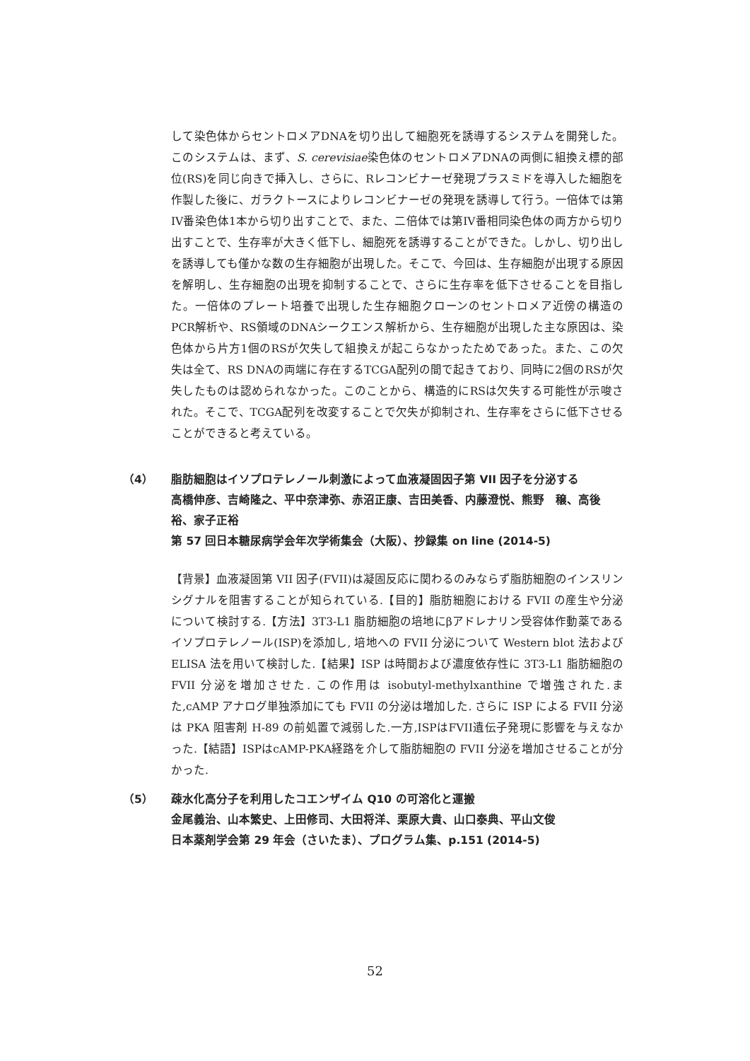して染色体からセントロメアDNAを切り出して細胞死を誘導するシステムを開発した。このシステムは、まず、S. cerevisiae染色体のセントロメアDNAの両側に組換え標的部位(RS)を同じ向きで挿入し、さらに、Rレコンビナーゼ発現プラスミドを導入した細胞を作製した後に、ガラクトースによりレコンビナーゼの発現を誘導して行う。一倍体では第IV番染色体1本から切り出すことで、また、二倍体では第IV番相同染色体の両方から切り出すことで、生存率が大きく低下し、細胞死を誘導することができた。しかし、切り出しを誘導しても僅かな数の生存細胞が出現した。そこで、今回は、生存細胞が出現する原因を解明し、生存細胞の出現を抑制することで、さらに生存率を低下させることを目指した。一倍体のプレート培養で出現した生存細胞クローンのセントロメア近傍の構造のPCR解析や、RS領域のDNAシークエンス解析から、生存細胞が出現した主な原因は、染色体から片方1個のRSが欠失して組換えが起こらなかったためであった。また、この欠失は全て、RS DNAの両端に存在するTCGA配列の間で起きており、同時に2個のRSが欠失したものは認められなかった。このことから、構造的にRSは欠失する可能性が示唆された。そこで、TCGA配列を改変することで欠失が抑制され、生存率をさらに低下させることができると考えている。
（4） 脂肪細胞はイソプロテレノール刺激によって血液凝固因子第 VII 因子を分泌する
高橋伸彦、吉崎隆之、平中奈津弥、赤沼正康、吉田美香、内藤澄悦、熊野　穣、高後　裕、家子正裕
第 57 回日本糖尿病学会年次学術集会（大阪）、抄録集 on line (2014-5)
【背景】血液凝固第 VII 因子(FVII)は凝固反応に関わるのみならず脂肪細胞のインスリンシグナルを阻害することが知られている.【目的】脂肪細胞における FVII の産生や分泌について検討する.【方法】3T3-L1 脂肪細胞の培地にβアドレナリン受容体作動薬であるイソプロテレノール(ISP)を添加し, 培地への FVII 分泌について Western blot 法および ELISA 法を用いて検討した.【結果】ISP は時間および濃度依存性に 3T3-L1 脂肪細胞の FVII 分泌を増加させた. この作用は isobutyl-methylxanthine で増強された.また,cAMP アナログ単独添加にても FVII の分泌は増加した. さらに ISP による FVII 分泌は PKA 阻害剤 H-89 の前処置で減弱した.一方,ISPはFVII遺伝子発現に影響を与えなかった.【結語】ISPはcAMP-PKA経路を介して脂肪細胞の FVII 分泌を増加させることが分かった.
（5） 疎水化高分子を利用したコエンザイム Q10 の可溶化と運搬
金尾義治、山本繁史、上田修司、大田将洋、栗原大貴、山口泰典、平山文俊
日本薬剤学会第 29 年会（さいたま）、プログラム集、p.151 (2014-5)
52